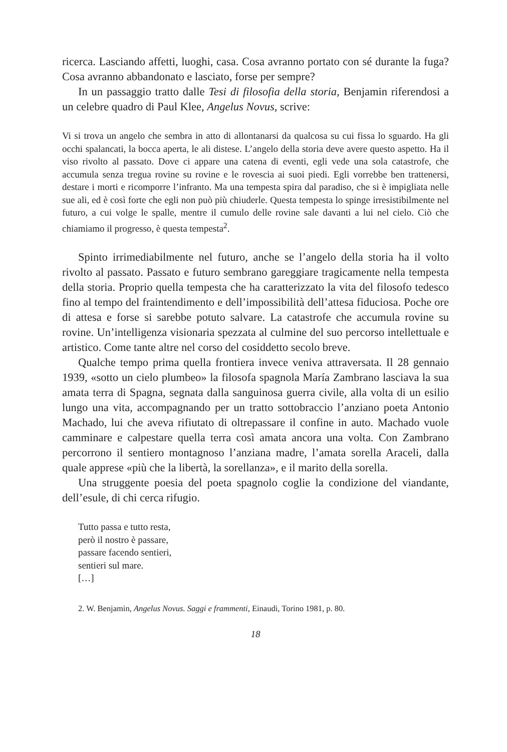ricerca. Lasciando affetti, luoghi, casa. Cosa avranno portato con sé durante la fuga? Cosa avranno abbandonato e lasciato, forse per sempre?
In un passaggio tratto dalle Tesi di filosofia della storia, Benjamin riferendosi a un celebre quadro di Paul Klee, Angelus Novus, scrive:
Vi si trova un angelo che sembra in atto di allontanarsi da qualcosa su cui fissa lo sguardo. Ha gli occhi spalancati, la bocca aperta, le ali distese. L’angelo della storia deve avere questo aspetto. Ha il viso rivolto al passato. Dove ci appare una catena di eventi, egli vede una sola catastrofe, che accumula senza tregua rovine su rovine e le rovescia ai suoi piedi. Egli vorrebbe ben trattenersi, destare i morti e ricomporre l’infranto. Ma una tempesta spira dal paradiso, che si è impigliata nelle sue ali, ed è così forte che egli non può più chiuderle. Questa tempesta lo spinge irresistibilmente nel futuro, a cui volge le spalle, mentre il cumulo delle rovine sale davanti a lui nel cielo. Ciò che chiamiamo il progresso, è questa tempesta<sup>2</sup>.
Spinto irrimediabilmente nel futuro, anche se l’angelo della storia ha il volto rivolto al passato. Passato e futuro sembrano gareggiare tragicamente nella tempesta della storia. Proprio quella tempesta che ha caratterizzato la vita del filosofo tedesco fino al tempo del fraintendimento e dell’impossibilità dell’attesa fiduciosa. Poche ore di attesa e forse si sarebbe potuto salvare. La catastrofe che accumula rovine su rovine. Un’intelligenza visionaria spezzata al culmine del suo percorso intellettuale e artistico. Come tante altre nel corso del cosiddetto secolo breve.
Qualche tempo prima quella frontiera invece veniva attraversata. Il 28 gennaio 1939, «sotto un cielo plumbeo» la filosofa spagnola María Zambrano lasciava la sua amata terra di Spagna, segnata dalla sanguinosa guerra civile, alla volta di un esilio lungo una vita, accompagnando per un tratto sottobraccio l’anziano poeta Antonio Machado, lui che aveva rifiutato di oltrepassare il confine in auto. Machado vuole camminare e calpestare quella terra così amata ancora una volta. Con Zambrano percorrono il sentiero montagnoso l’anziana madre, l’amata sorella Araceli, dalla quale apprese «più che la libertà, la sorellanza», e il marito della sorella.
Una struggente poesia del poeta spagnolo coglie la condizione del viandante, dell’esule, di chi cerca rifugio.
Tutto passa e tutto resta,
però il nostro è passare,
passare facendo sentieri,
sentieri sul mare.
[…]
2. W. Benjamin, Angelus Novus. Saggi e frammenti, Einaudi, Torino 1981, p. 80.
18